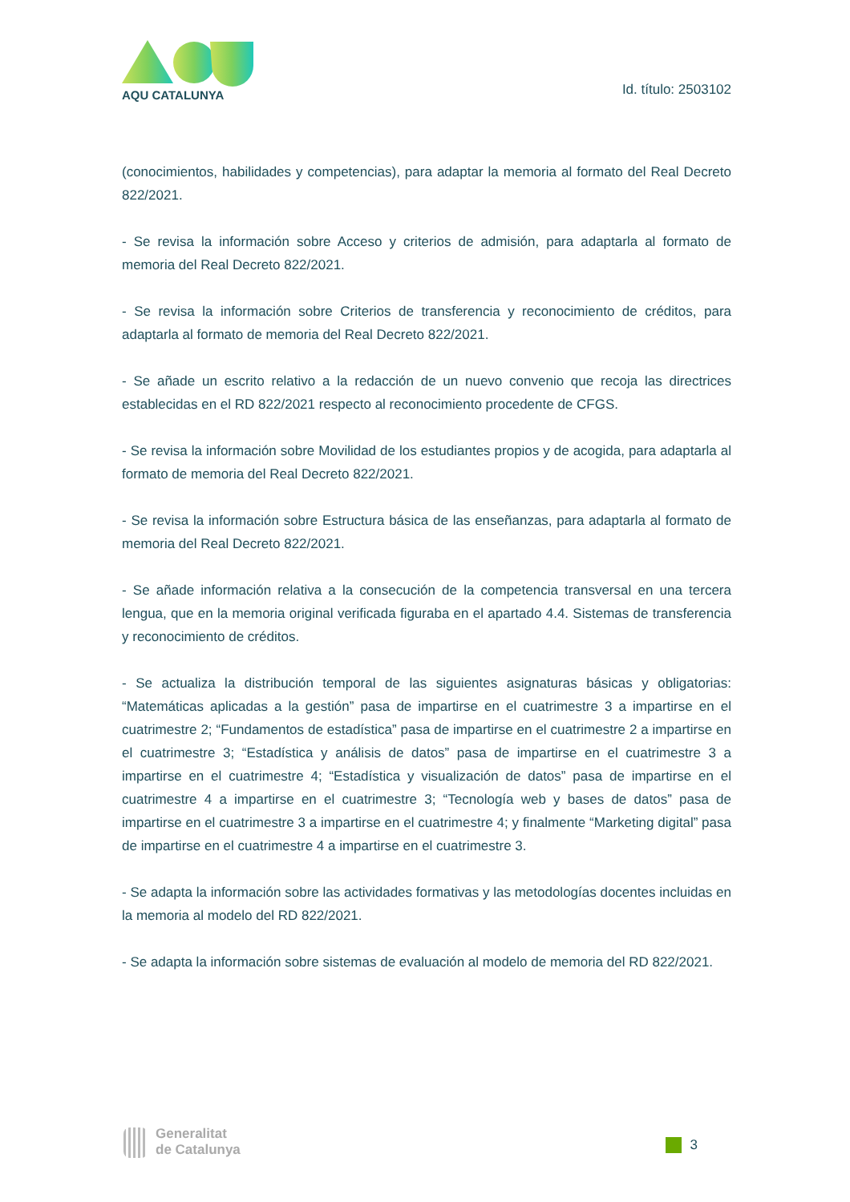AQU CATALUNYA Id. título: 2503102
(conocimientos, habilidades y competencias), para adaptar la memoria al formato del Real Decreto 822/2021.
- Se revisa la información sobre Acceso y criterios de admisión, para adaptarla al formato de memoria del Real Decreto 822/2021.
- Se revisa la información sobre Criterios de transferencia y reconocimiento de créditos, para adaptarla al formato de memoria del Real Decreto 822/2021.
- Se añade un escrito relativo a la redacción de un nuevo convenio que recoja las directrices establecidas en el RD 822/2021 respecto al reconocimiento procedente de CFGS.
- Se revisa la información sobre Movilidad de los estudiantes propios y de acogida, para adaptarla al formato de memoria del Real Decreto 822/2021.
- Se revisa la información sobre Estructura básica de las enseñanzas, para adaptarla al formato de memoria del Real Decreto 822/2021.
- Se añade información relativa a la consecución de la competencia transversal en una tercera lengua, que en la memoria original verificada figuraba en el apartado 4.4. Sistemas de transferencia y reconocimiento de créditos.
- Se actualiza la distribución temporal de las siguientes asignaturas básicas y obligatorias: “Matemáticas aplicadas a la gestión” pasa de impartirse en el cuatrimestre 3 a impartirse en el cuatrimestre 2; “Fundamentos de estadística” pasa de impartirse en el cuatrimestre 2 a impartirse en el cuatrimestre 3; “Estadística y análisis de datos” pasa de impartirse en el cuatrimestre 3 a impartirse en el cuatrimestre 4; “Estadística y visualización de datos” pasa de impartirse en el cuatrimestre 4 a impartirse en el cuatrimestre 3; “Tecnología web y bases de datos” pasa de impartirse en el cuatrimestre 3 a impartirse en el cuatrimestre 4; y finalmente “Marketing digital” pasa de impartirse en el cuatrimestre 4 a impartirse en el cuatrimestre 3.
- Se adapta la información sobre las actividades formativas y las metodologías docentes incluidas en la memoria al modelo del RD 822/2021.
- Se adapta la información sobre sistemas de evaluación al modelo de memoria del RD 822/2021.
Generalitat
de Catalunya
3